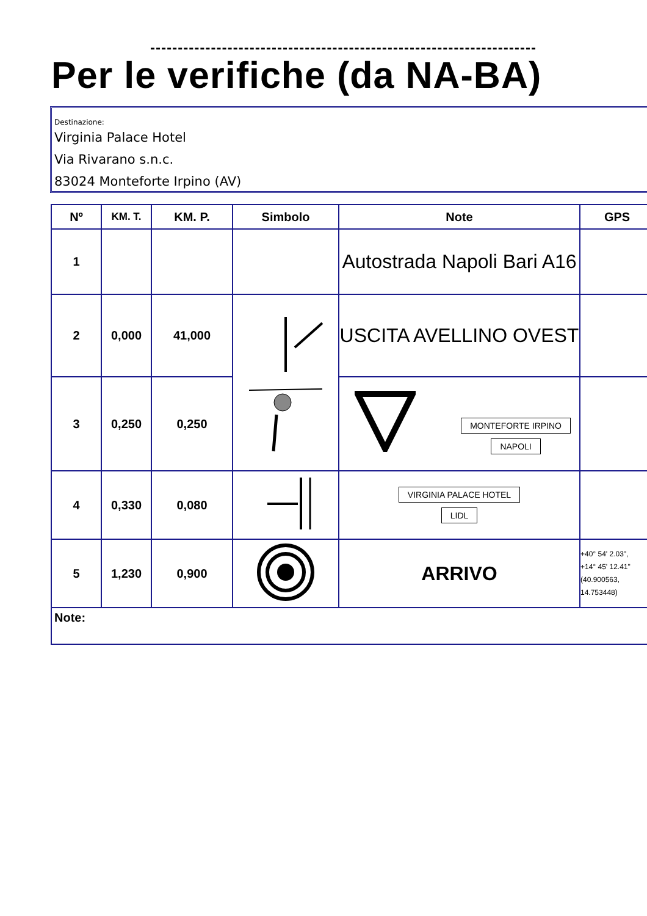Per le verifiche (da NA-BA)
Destinazione:
Virginia Palace Hotel
Via Rivarano s.n.c.
83024 Monteforte Irpino (AV)
| Nº | KM. T. | KM. P. | Simbolo | Note | GPS |
| --- | --- | --- | --- | --- | --- |
| 1 | | | | Autostrada Napoli Bari A16 | |
| 2 | 0,000 | 41,000 | | USCITA AVELLINO OVEST | |
| 3 | 0,250 | 0,250 | | MONTEFORTE IRPINO NAPOLI | |
| 4 | 0,330 | 0,080 | | VIRGINIA PALACE HOTEL LIDL | |
| 5 | 1,230 | 0,900 | | ARRIVO | +40° 54' 2.03", +14° 45' 12.41" (40.900563, 14.753448) |
| Note: | | | | | |